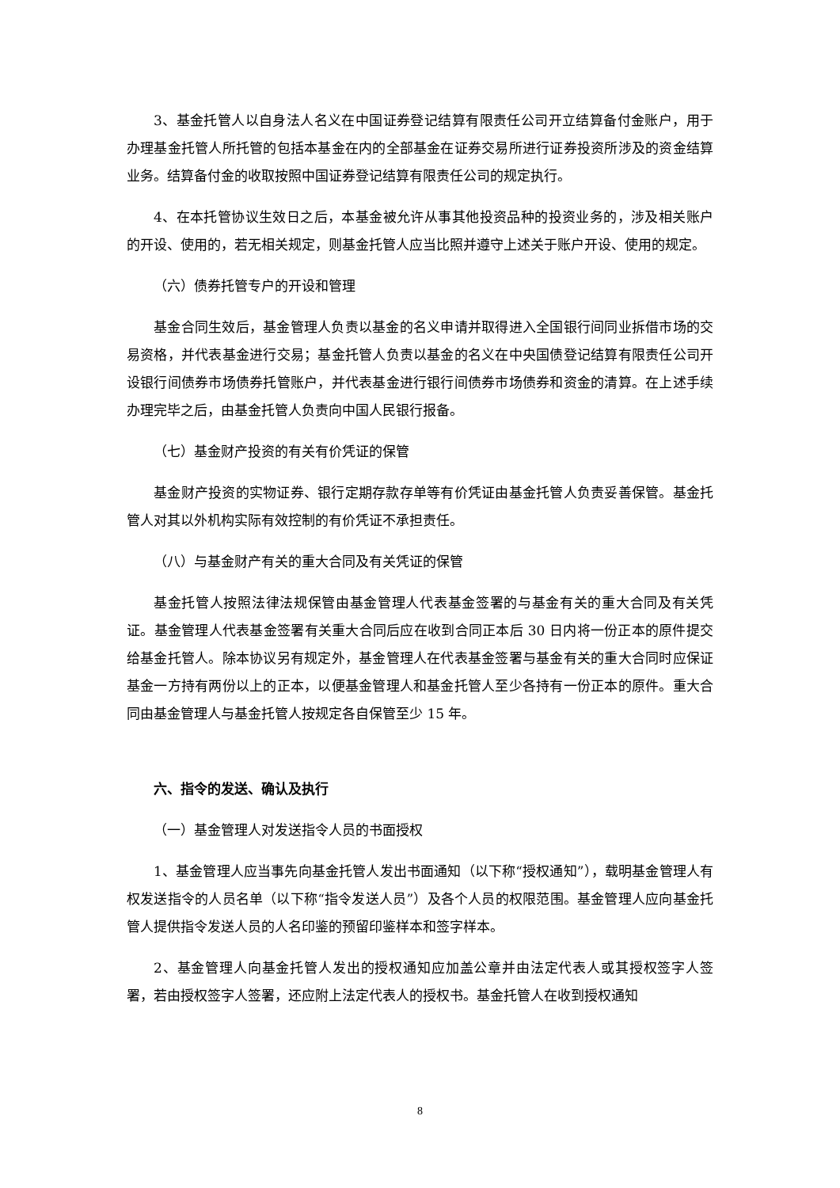3、基金托管人以自身法人名义在中国证券登记结算有限责任公司开立结算备付金账户，用于办理基金托管人所托管的包括本基金在内的全部基金在证券交易所进行证券投资所涉及的资金结算业务。结算备付金的收取按照中国证券登记结算有限责任公司的规定执行。
4、在本托管协议生效日之后，本基金被允许从事其他投资品种的投资业务的，涉及相关账户的开设、使用的，若无相关规定，则基金托管人应当比照并遵守上述关于账户开设、使用的规定。
（六）债券托管专户的开设和管理
基金合同生效后，基金管理人负责以基金的名义申请并取得进入全国银行间同业拆借市场的交易资格，并代表基金进行交易；基金托管人负责以基金的名义在中央国债登记结算有限责任公司开设银行间债券市场债券托管账户，并代表基金进行银行间债券市场债券和资金的清算。在上述手续办理完毕之后，由基金托管人负责向中国人民银行报备。
（七）基金财产投资的有关有价凭证的保管
基金财产投资的实物证券、银行定期存款存单等有价凭证由基金托管人负责妥善保管。基金托管人对其以外机构实际有效控制的有价凭证不承担责任。
（八）与基金财产有关的重大合同及有关凭证的保管
基金托管人按照法律法规保管由基金管理人代表基金签署的与基金有关的重大合同及有关凭证。基金管理人代表基金签署有关重大合同后应在收到合同正本后 30 日内将一份正本的原件提交给基金托管人。除本协议另有规定外，基金管理人在代表基金签署与基金有关的重大合同时应保证基金一方持有两份以上的正本，以便基金管理人和基金托管人至少各持有一份正本的原件。重大合同由基金管理人与基金托管人按规定各自保管至少 15 年。
六、指令的发送、确认及执行
（一）基金管理人对发送指令人员的书面授权
1、基金管理人应当事先向基金托管人发出书面通知（以下称“授权通知”），载明基金管理人有权发送指令的人员名单（以下称“指令发送人员”）及各个人员的权限范围。基金管理人应向基金托管人提供指令发送人员的人名印鉴的预留印鉴样本和签字样本。
2、基金管理人向基金托管人发出的授权通知应加盖公章并由法定代表人或其授权签字人签署，若由授权签字人签署，还应附上法定代表人的授权书。基金托管人在收到授权通知
8